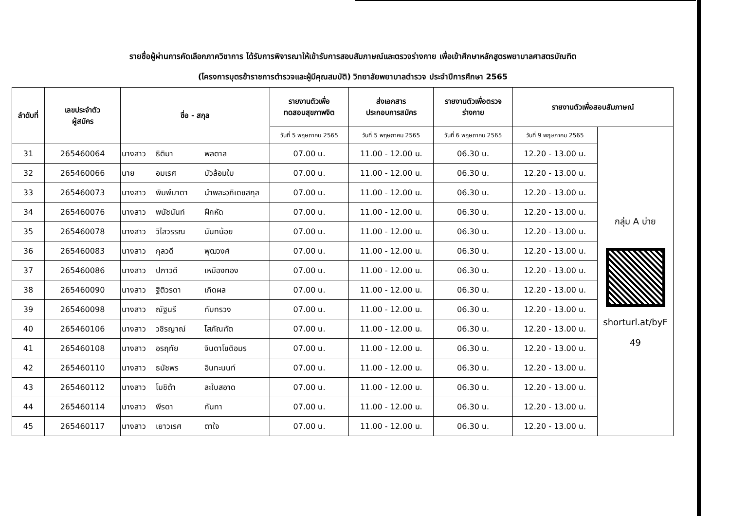รายชื่อผู้ผ่านการคัดเลือกภาควิชาการ ได้รับการพิจารณาให้เข้ารับการสอบสัมภาษณ์และตรวจร่างกาย เพื่อเข้าศึกษาหลักสูตรพยาบาลศาสตรบัณฑิต
(โครงการบุตรข้าราชการตำรวจและผู้มีคุณสมบัติ) วิทยาลัยพยาบาลตำรวจ ประจำปีการศึกษา 2565
| ลำดับที่ | เลขประจำตัว ผู้สมัคร | ชื่อ - สกุล | รายงานตัวเพื่อ ทดสอบสุขภาพจิต | ส่งเอกสาร ประกอบการสมัคร | รายงานตัวเพื่อตรวจ ร่างกาย | รายงานตัวเพื่อสอบสัมภาษณ์ | |
| --- | --- | --- | --- | --- | --- | --- | --- |
| | | | วันที่ 5 พฤษภาคม 2565 | วันที่ 5 พฤษภาคม 2565 | วันที่ 6 พฤษภาคม 2565 | วันที่ 9 พฤษภาคม 2565 | กลุ่ม A บ่าย shorturl.at/byF 49 |
| 31 | 265460064 | นางสาว ธิติมา พลตาล | 07.00 น. | 11.00 - 12.00 น. | 06.30 น. | 12.20 - 13.00 น. | |
| 32 | 265460066 | นาย อมเรศ บัวล้อมใบ | 07.00 น. | 11.00 - 12.00 น. | 06.30 น. | 12.20 - 13.00 น. | |
| 33 | 265460073 | นางสาว พิมพ์มาดา นำพละอภิเดชสกุล | 07.00 น. | 11.00 - 12.00 น. | 06.30 น. | 12.20 - 13.00 น. | |
| 34 | 265460076 | นางสาว พนัชนันท์ ฝึกหัด | 07.00 น. | 11.00 - 12.00 น. | 06.30 น. | 12.20 - 13.00 น. | |
| 35 | 265460078 | นางสาว วิไลวรรณ นันทน้อย | 07.00 น. | 11.00 - 12.00 น. | 06.30 น. | 12.20 - 13.00 น. | |
| 36 | 265460083 | นางสาว กุลวดี พุฒวงศ์ | 07.00 น. | 11.00 - 12.00 น. | 06.30 น. | 12.20 - 13.00 น. | |
| 37 | 265460086 | นางสาว ปภาวดี เหมืองทอง | 07.00 น. | 11.00 - 12.00 น. | 06.30 น. | 12.20 - 13.00 น. | |
| 38 | 265460090 | นางสาว ฐิติวรดา เกิดผล | 07.00 น. | 11.00 - 12.00 น. | 06.30 น. | 12.20 - 13.00 น. | |
| 39 | 265460098 | นางสาว ณัฐนรี ทับทรวง | 07.00 น. | 11.00 - 12.00 น. | 06.30 น. | 12.20 - 13.00 น. | |
| 40 | 265460106 | นางสาว วชิรญาณ์ โสภัณฑัต | 07.00 น. | 11.00 - 12.00 น. | 06.30 น. | 12.20 - 13.00 น. | |
| 41 | 265460108 | นางสาว อรฤทัย จินดาโชติอมร | 07.00 น. | 11.00 - 12.00 น. | 06.30 น. | 12.20 - 13.00 น. | |
| 42 | 265460110 | นางสาว ธนัชพร อินทะนนท์ | 07.00 น. | 11.00 - 12.00 น. | 06.30 น. | 12.20 - 13.00 น. | |
| 43 | 265460112 | นางสาว โมชิต้า ละใบสอาด | 07.00 น. | 11.00 - 12.00 น. | 06.30 น. | 12.20 - 13.00 น. | |
| 44 | 265460114 | นางสาว พีรดา กันทา | 07.00 น. | 11.00 - 12.00 น. | 06.30 น. | 12.20 - 13.00 น. | |
| 45 | 265460117 | นางสาว เยาวเรศ ตาใจ | 07.00 น. | 11.00 - 12.00 น. | 06.30 น. | 12.20 - 13.00 น. | |